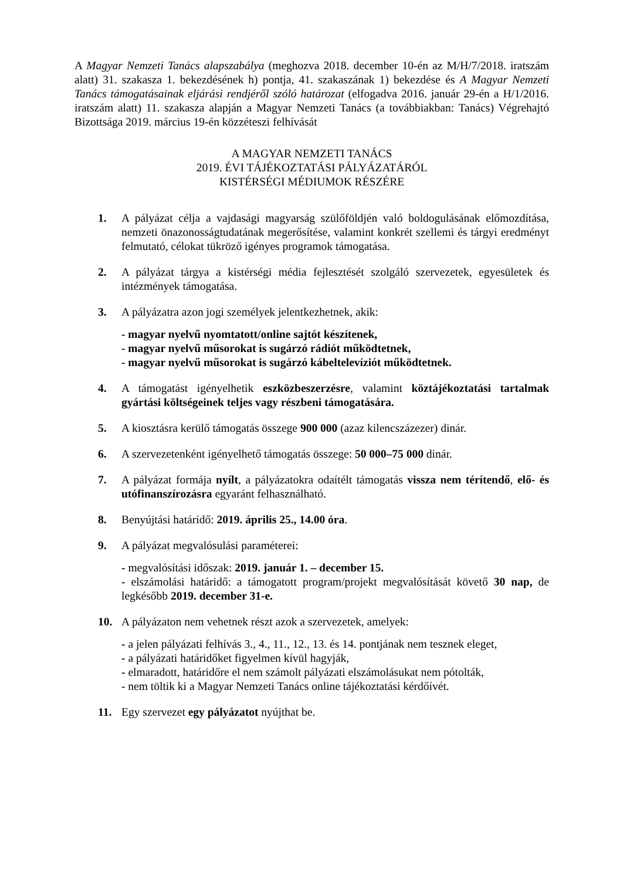A Magyar Nemzeti Tanács alapszabálya (meghozva 2018. december 10-én az M/H/7/2018. iratszám alatt) 31. szakasza 1. bekezdésének h) pontja, 41. szakaszának 1) bekezdése és A Magyar Nemzeti Tanács támogatásainak eljárási rendjéről szóló határozat (elfogadva 2016. január 29-én a H/1/2016. iratszám alatt) 11. szakasza alapján a Magyar Nemzeti Tanács (a továbbiakban: Tanács) Végrehajtó Bizottsága 2019. március 19-én közzéteszi felhívását
A MAGYAR NEMZETI TANÁCS
2019. ÉVI TÁJÉKOZTATÁSI PÁLYÁZATÁRÓL
KISTÉRSÉGI MÉDIUMOK RÉSZÉRE
1. A pályázat célja a vajdasági magyarság szülőföldjén való boldogulásának előmozdítása, nemzeti önazonosságtudatának megerősítése, valamint konkrét szellemi és tárgyi eredményt felmutató, célokat tükröző igényes programok támogatása.
2. A pályázat tárgya a kistérségi média fejlesztését szolgáló szervezetek, egyesületek és intézmények támogatása.
3. A pályázatra azon jogi személyek jelentkezhetnek, akik:
- magyar nyelvű nyomtatott/online sajtót készítenek,
- magyar nyelvű műsorokat is sugárzó rádiót működtetnek,
- magyar nyelvű műsorokat is sugárzó kábeltelevíziót működtetnek.
4. A támogatást igényelhetik eszközbeszerzésre, valamint köztájékoztatási tartalmak gyártási költségeinek teljes vagy részbeni támogatására.
5. A kiosztásra kerülő támogatás összege 900 000 (azaz kilencszázezer) dinár.
6. A szervezetenként igényelhető támogatás összege: 50 000–75 000 dinár.
7. A pályázat formája nyílt, a pályázatokra odaítélt támogatás vissza nem térítendő, elő- és utófinanszírozásra egyaránt felhasználható.
8. Benyújtási határidő: 2019. április 25., 14.00 óra.
9. A pályázat megvalósulási paraméterei:
- megvalósítási időszak: 2019. január 1. – december 15.
- elszámolási határidő: a támogatott program/projekt megvalósítását követő 30 nap, de legkésőbb 2019. december 31-e.
10. A pályázaton nem vehetnek részt azok a szervezetek, amelyek:
- a jelen pályázati felhívás 3., 4., 11., 12., 13. és 14. pontjának nem tesznek eleget,
- a pályázati határidőket figyelmen kívül hagyják,
- elmaradott, határidőre el nem számolt pályázati elszámolásukat nem pótolták,
- nem töltik ki a Magyar Nemzeti Tanács online tájékoztatási kérdőívét.
11. Egy szervezet egy pályázatot nyújthat be.